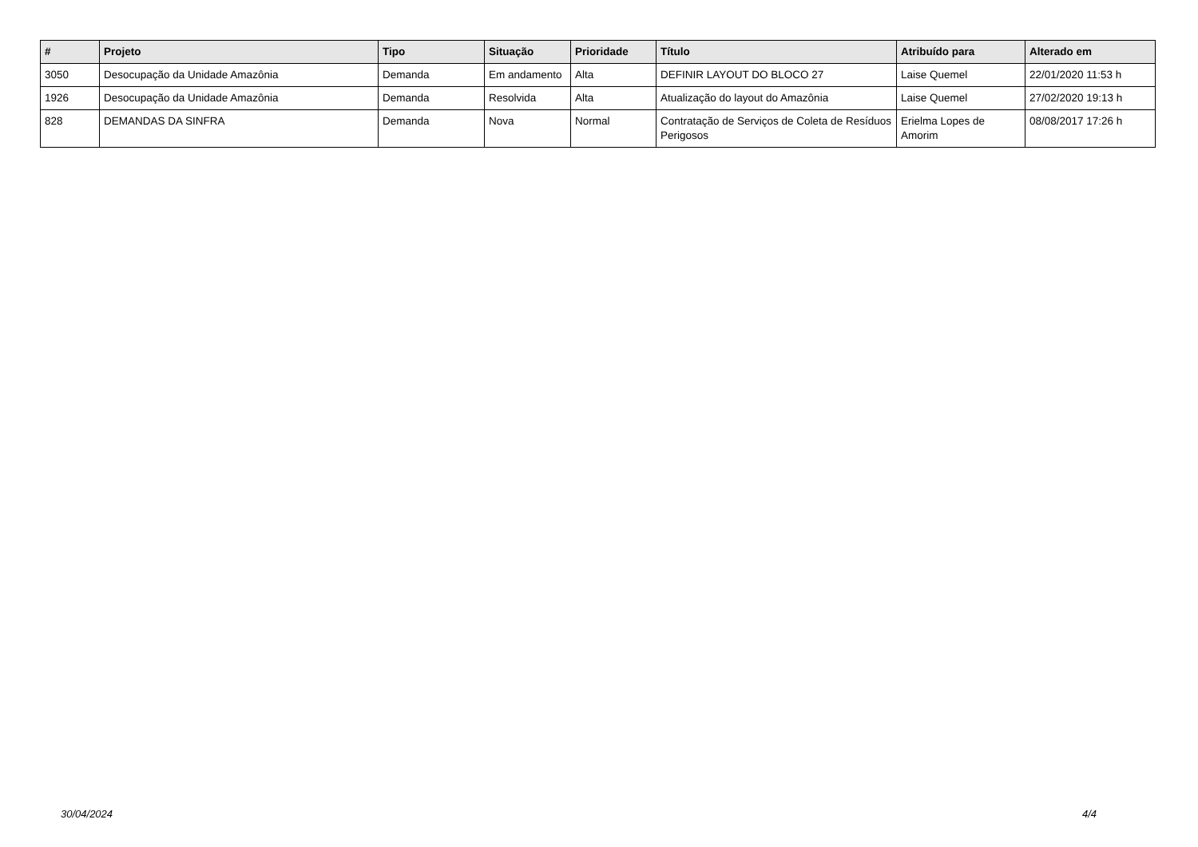| # | Projeto | Tipo | Situação | Prioridade | Título | Atribuído para | Alterado em |
| --- | --- | --- | --- | --- | --- | --- | --- |
| 3050 | Desocupação da Unidade Amazônia | Demanda | Em andamento | Alta | DEFINIR LAYOUT DO BLOCO 27 | Laise Quemel | 22/01/2020 11:53 h |
| 1926 | Desocupação da Unidade Amazônia | Demanda | Resolvida | Alta | Atualização do layout do Amazônia | Laise Quemel | 27/02/2020 19:13 h |
| 828 | DEMANDAS DA SINFRA | Demanda | Nova | Normal | Contratação de Serviços de Coleta de Resíduos Perigosos | Erielma Lopes de Amorim | 08/08/2017 17:26 h |
30/04/2024 4/4